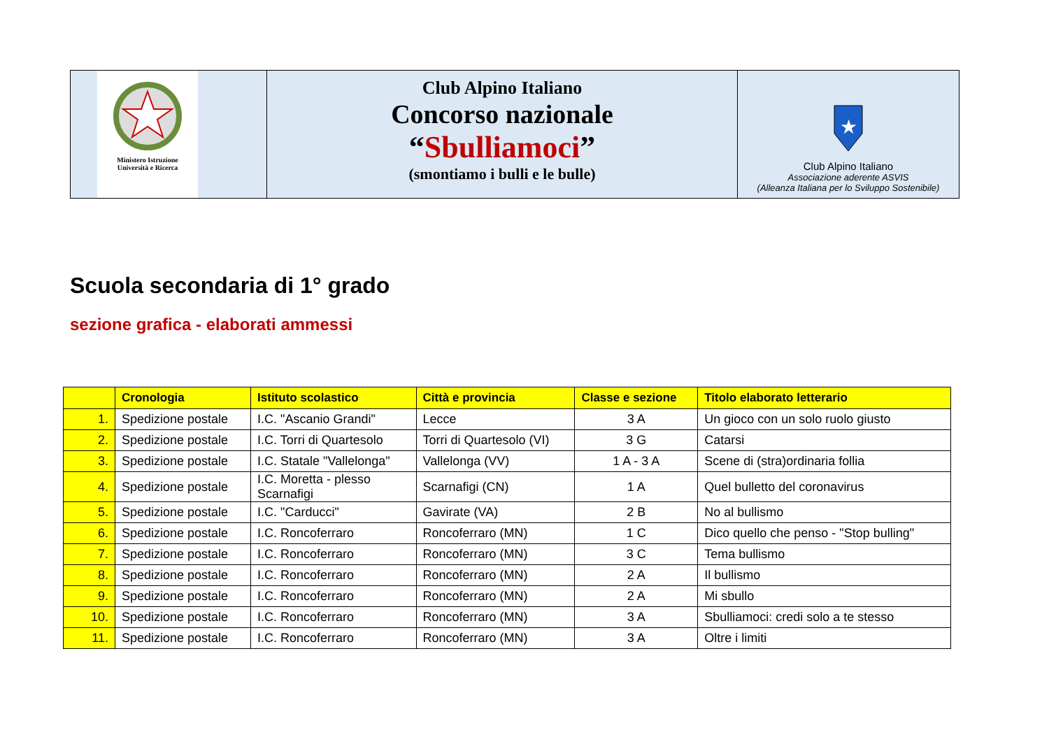Ministero Istruzione
Università e Ricerca
Club Alpino Italiano
Concorso nazionale
“Sbulliamoci”
(smontiamo i bulli e le bulle)
★
Club Alpino Italiano
Associazione aderente ASVIS
(Alleanza Italiana per lo Sviluppo Sostenibile)
Scuola secondaria di 1° grado
sezione grafica - elaborati ammessi
| | Cronologia | Istituto scolastico | Città e provincia | Classe e sezione | Titolo elaborato letterario |
| --- | --- | --- | --- | --- | --- |
| 1. | Spedizione postale | I.C. "Ascanio Grandi" | Lecce | 3 A | Un gioco con un solo ruolo giusto |
| 2. | Spedizione postale | I.C. Torri di Quartesolo | Torri di Quartesolo (VI) | 3 G | Catarsi |
| 3. | Spedizione postale | I.C. Statale "Vallelonga" | Vallelonga (VV) | 1 A - 3 A | Scene di (stra)ordinaria follia |
| 4. | Spedizione postale | I.C. Moretta - plesso Scarnafigi | Scarnafigi (CN) | 1 A | Quel bulletto del coronavirus |
| 5. | Spedizione postale | I.C. "Carducci" | Gavirate (VA) | 2 B | No al bullismo |
| 6. | Spedizione postale | I.C. Roncoferraro | Roncoferraro (MN) | 1 C | Dico quello che penso - "Stop bulling" |
| 7. | Spedizione postale | I.C. Roncoferraro | Roncoferraro (MN) | 3 C | Tema bullismo |
| 8. | Spedizione postale | I.C. Roncoferraro | Roncoferraro (MN) | 2 A | Il bullismo |
| 9. | Spedizione postale | I.C. Roncoferraro | Roncoferraro (MN) | 2 A | Mi sbullo |
| 10. | Spedizione postale | I.C. Roncoferraro | Roncoferraro (MN) | 3 A | Sbulliamoci: credi solo a te stesso |
| 11. | Spedizione postale | I.C. Roncoferraro | Roncoferraro (MN) | 3 A | Oltre i limiti |